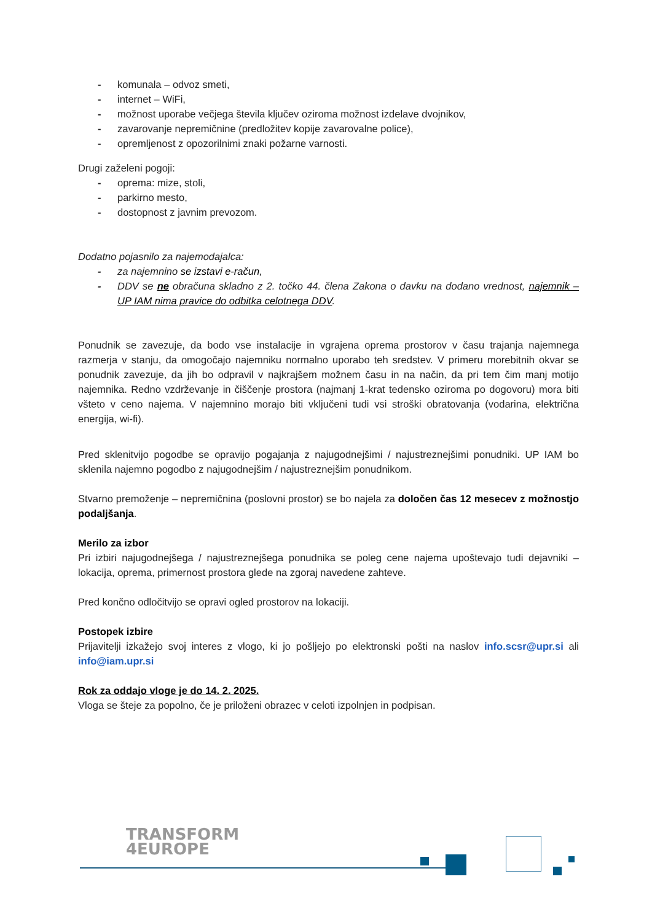- komunala – odvoz smeti,
- internet – WiFi,
- možnost uporabe večjega števila ključev oziroma možnost izdelave dvojnikov,
- zavarovanje nepremičnine (predložitev kopije zavarovalne police),
- opremljenost z opozorilnimi znaki požarne varnosti.
Drugi zaželeni pogoji:
- oprema: mize, stoli,
- parkirno mesto,
- dostopnost z javnim prevozom.
Dodatno pojasnilo za najemodajalca:
- za najemnino se izstavi e-račun,
- DDV se ne obračuna skladno z 2. točko 44. člena Zakona o davku na dodano vrednost, najemnik – UP IAM nima pravice do odbitka celotnega DDV.
Ponudnik se zavezuje, da bodo vse instalacije in vgrajena oprema prostorov v času trajanja najemnega razmerja v stanju, da omogočajo najemniku normalno uporabo teh sredstev. V primeru morebitnih okvar se ponudnik zavezuje, da jih bo odpravil v najkrajšem možnem času in na način, da pri tem čim manj motijo najemnika. Redno vzdrževanje in čiščenje prostora (najmanj 1-krat tedensko oziroma po dogovoru) mora biti všteto v ceno najema. V najemnino morajo biti vključeni tudi vsi stroški obratovanja (vodarina, električna energija, wi-fi).
Pred sklenitvijo pogodbe se opravijo pogajanja z najugodnejšimi / najustreznejšimi ponudniki. UP IAM bo sklenila najemno pogodbo z najugodnejšim / najustreznejšim ponudnikom.
Stvarno premoženje – nepremičnina (poslovni prostor) se bo najela za določen čas 12 mesecev z možnostjo podaljšanja.
Merilo za izbor
Pri izbiri najugodnejšega / najustreznejšega ponudnika se poleg cene najema upoštevajo tudi dejavniki – lokacija, oprema, primernost prostora glede na zgoraj navedene zahteve.
Pred končno odločitvijo se opravi ogled prostorov na lokaciji.
Postopek izbire
Prijavitelji izkažejo svoj interes z vlogo, ki jo pošljejo po elektronski pošti na naslov info.scsr@upr.si ali info@iam.upr.si
Rok za oddajo vloge je do 14. 2. 2025.
Vloga se šteje za popolno, če je priloženi obrazec v celoti izpolnjen in podpisan.
TRANSFORM
4EUROPE